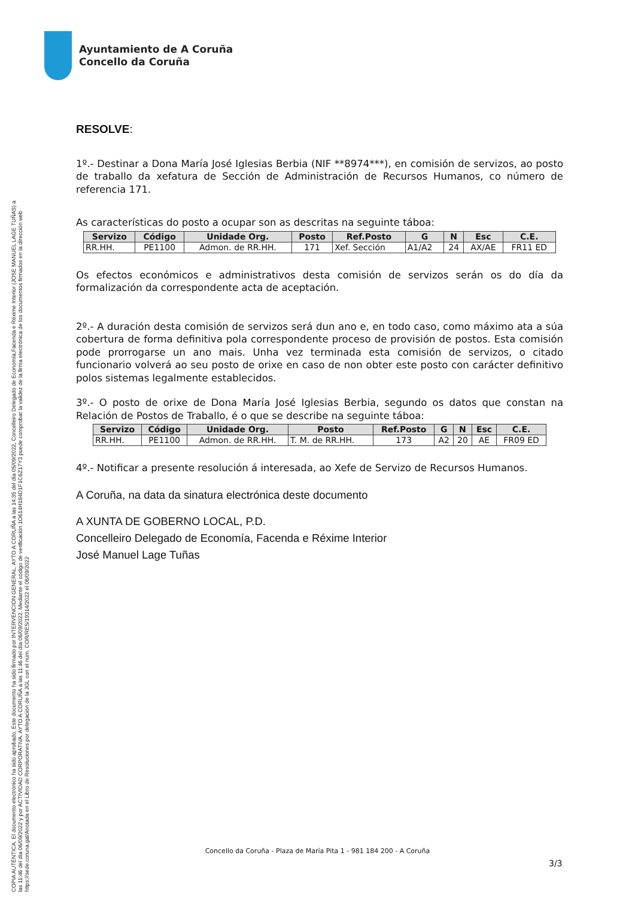COPIA AUTÉNTICA. El documento electrónico ha sido aprobado. Este documento ha sido firmado por INTERVENCION GENERAL. AYTO A CORUÑA a las 14:35 del día 05/09/2022, Concelleiro Delegado de Economía,Facenda e Réxime Interior (JOSE MANUEL LAGE TUÑAS) a
las 11:46 del día 06/09/2022 y por ACTIVIDAD CORPORATIVA. AYTO A CORUÑA a las 11:46 del día 06/09/2022. Mediante el código de verificación 1O614H184D1F1C6Z17Y3 puede comprobar la validez de la firma electrónica de los documentos firmados en la dirección web
https://sede.coruna.gal/Anotada en el Libro de Resoluciones por delegación de la JGL con el núm. COR/RES/19314/2022 el 06/09/2022
Ayuntamiento de A Coruña
Concello da Coruña
RESOLVE:
1º.- Destinar a Dona María José Iglesias Berbia (NIF **8974***), en comisión de servizos, ao posto de traballo da xefatura de Sección de Administración de Recursos Humanos, co número de referencia 171.
As características do posto a ocupar son as descritas na seguinte táboa:
| Servizo | Código | Unidade Org. | Posto | Ref.Posto | G | N | Esc | C.E. |
| --- | --- | --- | --- | --- | --- | --- | --- | --- |
| RR.HH. | PE1100 | Admon. de RR.HH. | 171 | Xef. Sección | A1/A2 | 24 | AX/AE | FR11 ED |
Os efectos económicos e administrativos desta comisión de servizos serán os do día da formalización da correspondente acta de aceptación.
2º.- A duración desta comisión de servizos será dun ano e, en todo caso, como máximo ata a súa cobertura de forma definitiva pola correspondente proceso de provisión de postos. Esta comisión pode prorrogarse un ano mais. Unha vez terminada esta comisión de servizos, o citado funcionario volverá ao seu posto de orixe en caso de non obter este posto con carácter definitivo polos sistemas legalmente establecidos.
3º.- O posto de orixe de Dona María José Iglesias Berbia, segundo os datos que constan na Relación de Postos de Traballo, é o que se describe na seguinte táboa:
| Servizo | Código | Unidade Org. | Posto | Ref.Posto | G | N | Esc | C.E. |
| --- | --- | --- | --- | --- | --- | --- | --- | --- |
| RR.HH. | PE1100 | Admon. de RR.HH. | T. M. de RR.HH. | 173 | A2 | 20 | AE | FR09 ED |
4º.- Notificar a presente resolución á interesada, ao Xefe de Servizo de Recursos Humanos.
A Coruña, na data da sinatura electrónica deste documento
A XUNTA DE GOBERNO LOCAL, P.D.
Concelleiro Delegado de Economía, Facenda e Réxime Interior
José Manuel Lage Tuñas
Concello da Coruña - Plaza de María Pita 1 - 981 184 200 - A Coruña
3/3